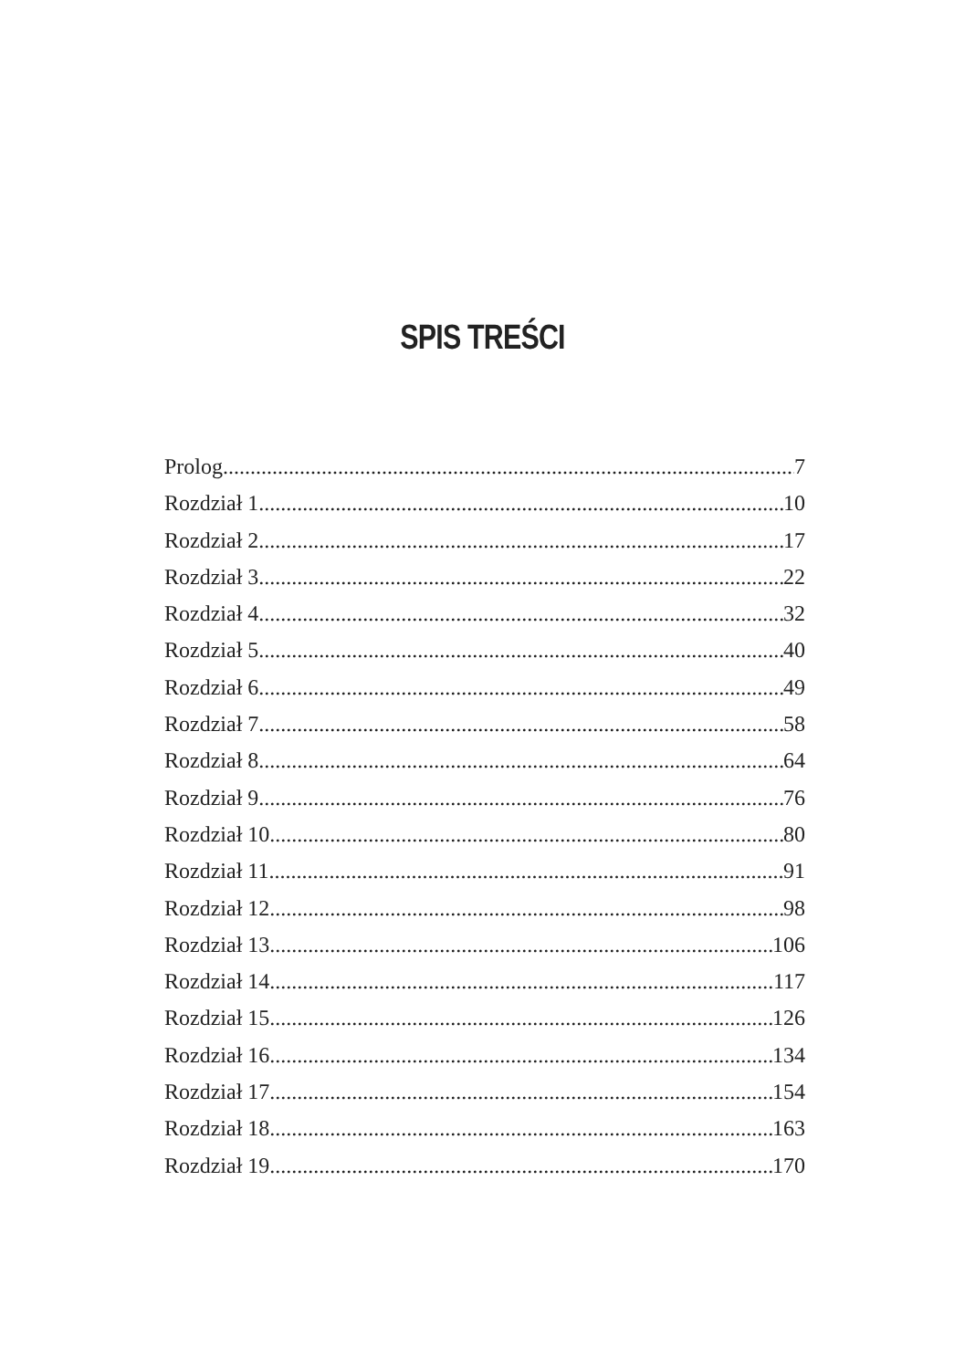SPIS TREŚCI
Prolog 7
Rozdział 1 10
Rozdział 2 17
Rozdział 3 22
Rozdział 4 32
Rozdział 5 40
Rozdział 6 49
Rozdział 7 58
Rozdział 8 64
Rozdział 9 76
Rozdział 10 80
Rozdział 11 91
Rozdział 12 98
Rozdział 13 106
Rozdział 14 117
Rozdział 15 126
Rozdział 16 134
Rozdział 17 154
Rozdział 18 163
Rozdział 19 170